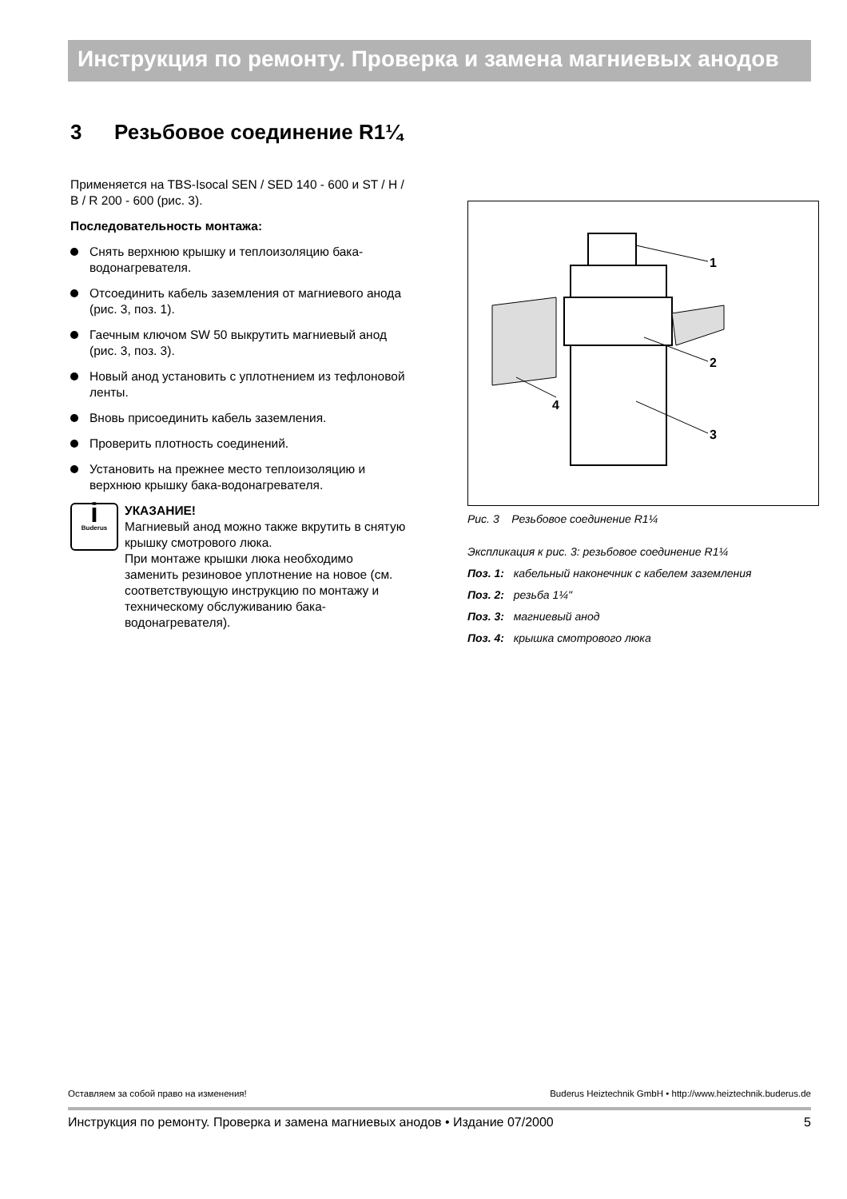Инструкция по ремонту. Проверка и замена магниевых анодов
3 Резьбовое соединение R1¼
Применяется на TBS-Isocal SEN / SED 140 - 600 и ST / H / B / R 200 - 600 (рис. 3).
Последовательность монтажа:
Снять верхнюю крышку и теплоизоляцию бака-водонагревателя.
Отсоединить кабель заземления от магниевого анода (рис. 3, поз. 1).
Гаечным ключом SW 50 выкрутить магниевый анод (рис. 3, поз. 3).
Новый анод установить с уплотнением из тефлоновой ленты.
Вновь присоединить кабель заземления.
Проверить плотность соединений.
Установить на прежнее место теплоизоляцию и верхнюю крышку бака-водонагревателя.
i
Buderus
УКАЗАНИЕ!
Магниевый анод можно также вкрутить в снятую крышку смотрового люка.
При монтаже крышки люка необходимо заменить резиновое уплотнение на новое (см. соответствующую инструкцию по монтажу и техническому обслуживанию бака-водонагревателя).
1
2
3
4
Рис. 3 Резьбовое соединение R1¼
Экспликация к рис. 3: резьбовое соединение R1¼
Поз. 1: кабельный наконечник с кабелем заземления
Поз. 2: резьба 1¼"
Поз. 3: магниевый анод
Поз. 4: крышка смотрового люка
Оставляем за собой право на изменения! Buderus Heiztechnik GmbH • http://www.heiztechnik.buderus.de
Инструкция по ремонту. Проверка и замена магниевых анодов • Издание 07/2000 5